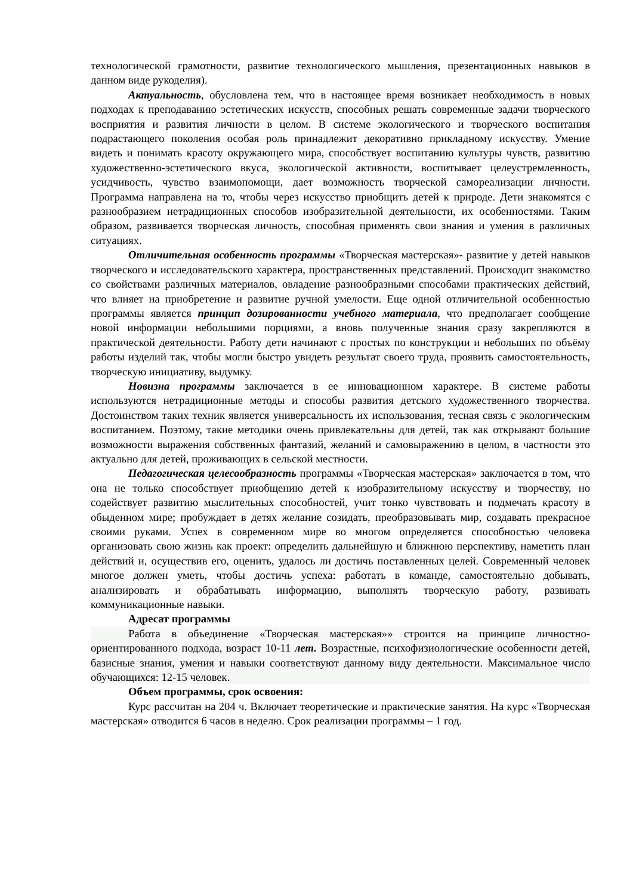технологической грамотности, развитие технологического мышления, презентационных навыков в данном виде рукоделия).
Актуальность, обусловлена тем, что в настоящее время возникает необходимость в новых подходах к преподаванию эстетических искусств, способных решать современные задачи творческого восприятия и развития личности в целом. В системе экологического и творческого воспитания подрастающего поколения особая роль принадлежит декоративно прикладному искусству. Умение видеть и понимать красоту окружающего мира, способствует воспитанию культуры чувств, развитию художественно-эстетического вкуса, экологической активности, воспитывает целеустремленность, усидчивость, чувство взаимопомощи, дает возможность творческой самореализации личности. Программа направлена на то, чтобы через искусство приобщить детей к природе. Дети знакомятся с разнообразием нетрадиционных способов изобразительной деятельности, их особенностями. Таким образом, развивается творческая личность, способная применять свои знания и умения в различных ситуациях.
Отличительная особенность программы «Творческая мастерская»- развитие у детей навыков творческого и исследовательского характера, пространственных представлений. Происходит знакомство со свойствами различных материалов, овладение разнообразными способами практических действий, что влияет на приобретение и развитие ручной умелости. Еще одной отличительной особенностью программы является принцип дозированности учебного материала, что предполагает сообщение новой информации небольшими порциями, а вновь полученные знания сразу закрепляются в практической деятельности. Работу дети начинают с простых по конструкции и небольших по объёму работы изделий так, чтобы могли быстро увидеть результат своего труда, проявить самостоятельность, творческую инициативу, выдумку.
Новизна программы заключается в ее инновационном характере. В системе работы используются нетрадиционные методы и способы развития детского художественного творчества. Достоинством таких техник является универсальность их использования, тесная связь с экологическим воспитанием. Поэтому, такие методики очень привлекательны для детей, так как открывают большие возможности выражения собственных фантазий, желаний и самовыражению в целом, в частности это актуально для детей, проживающих в сельской местности.
Педагогическая целесообразность программы «Творческая мастерская» заключается в том, что она не только способствует приобщению детей к изобразительному искусству и творчеству, но содействует развитию мыслительных способностей, учит тонко чувствовать и подмечать красоту в обыденном мире; пробуждает в детях желание созидать, преобразовывать мир, создавать прекрасное своими руками. Успех в современном мире во многом определяется способностью человека организовать свою жизнь как проект: определить дальнейшую и ближнюю перспективу, наметить план действий и, осуществив его, оценить, удалось ли достичь поставленных целей. Современный человек многое должен уметь, чтобы достичь успеха: работать в команде, самостоятельно добывать, анализировать и обрабатывать информацию, выполнять творческую работу, развивать коммуникационные навыки.
Адресат программы
Работа в объединение «Творческая мастерская»» строится на принципе личностно-ориентированного подхода, возраст 10-11 лет. Возрастные, психофизиологические особенности детей, базисные знания, умения и навыки соответствуют данному виду деятельности. Максимальное число обучающихся: 12-15 человек.
Объем программы, срок освоения:
Курс рассчитан на 204 ч. Включает теоретические и практические занятия. На курс «Творческая мастерская» отводится 6 часов в неделю. Срок реализации программы – 1 год.